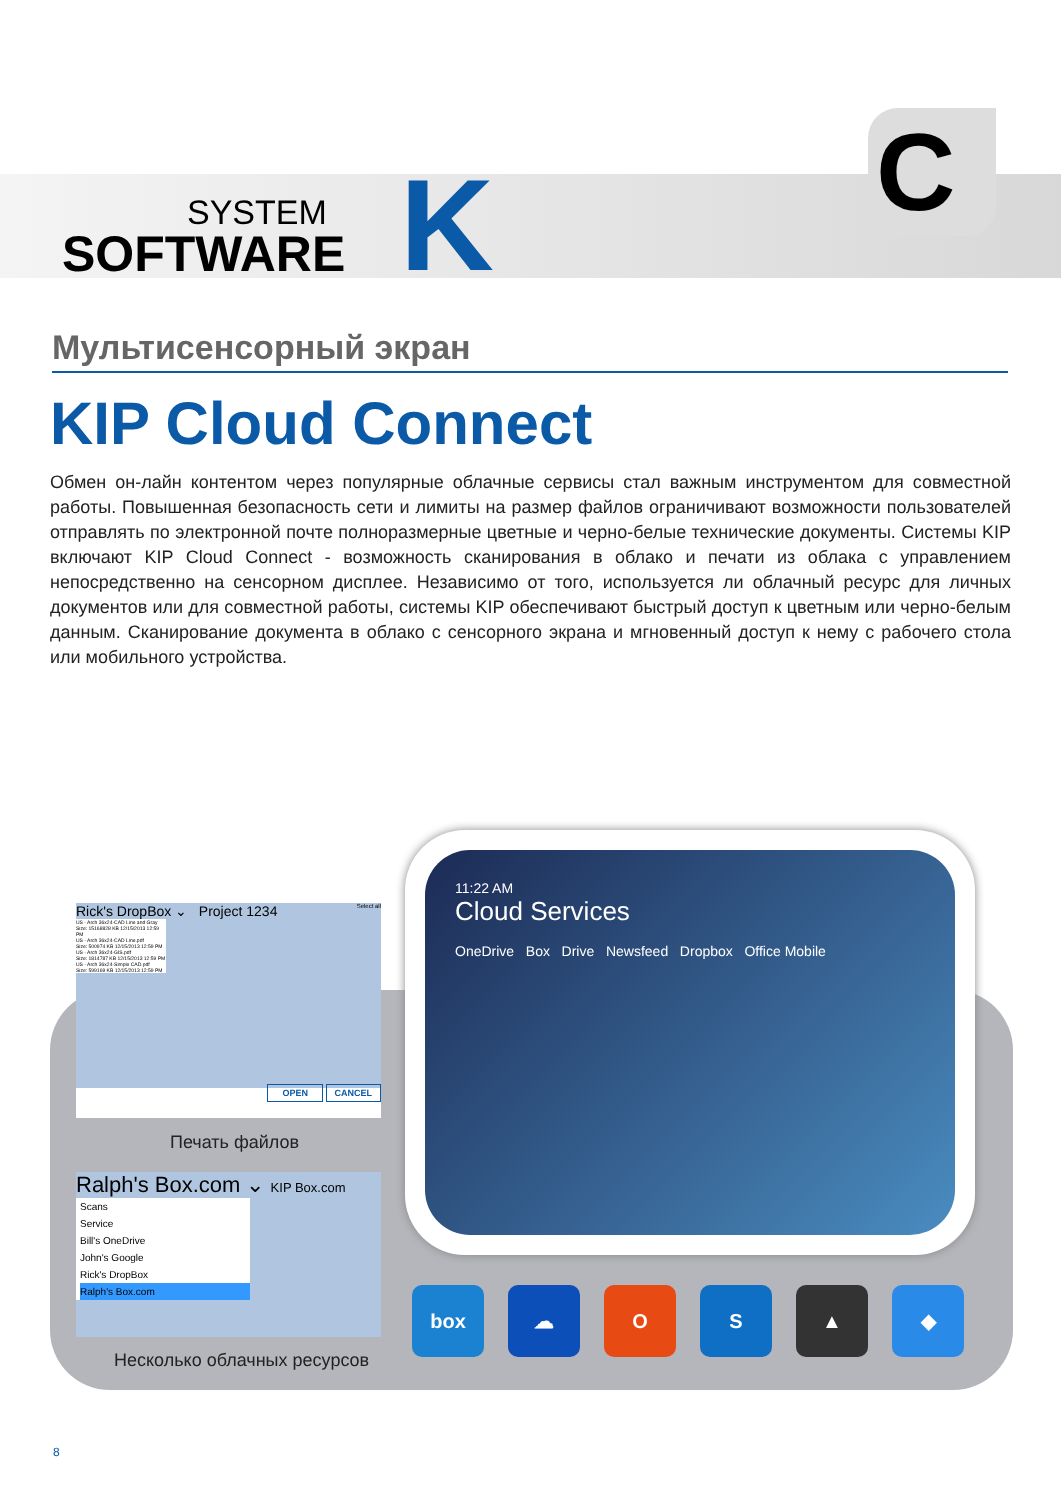SYSTEM
SOFTWARE
K
C
Мультисенсорный экран
KIP Cloud Connect
Обмен он-лайн контентом через популярные облачные сервисы стал важным инструментом для совместной работы. Повышенная безопасность сети и лимиты на размер файлов ограничивают возможности пользователей отправлять по электронной почте полноразмерные цветные и черно-белые технические документы. Системы KIP включают KIP Cloud Connect - возможность сканирования в облако и печати из облака с управлением непосредственно на сенсорном дисплее. Независимо от того, используется ли облачный ресурс для личных документов или для совместной работы, системы KIP обеспечивают быстрый доступ к цветным или черно-белым данным. Сканирование документа в облако с сенсорного экрана и мгновенный доступ к нему с рабочего стола или мобильного устройства.
Rick's DropBox ⌄ Project 1234 Select all
US - Arch 36x24-CAD Line and Gray
Size: 15168828 KB 12/15/2013 12:59 PM
US - Arch 36x24-CAD Line.pdf
Size: 500974 KB 12/15/2013 12:59 PM
US - Arch 36x24-GIS.pdf
Size: 1814787 KB 12/15/2013 12:59 PM
US - Arch 36x24-Simple CAD.pdf
Size: 599169 KB 12/15/2013 12:59 PM
OPEN CANCEL
Печать файлов
Ralph's Box.com ⌄ KIP Box.com
Scans
Service
Bill's OneDrive
John's Google
Rick's DropBox
Ralph's Box.com
Несколько облачных ресурсов
11:22 AM
Cloud Services
OneDrive Box Drive Newsfeed Dropbox Office Mobile
box ☁ O S ▲ ◆
8